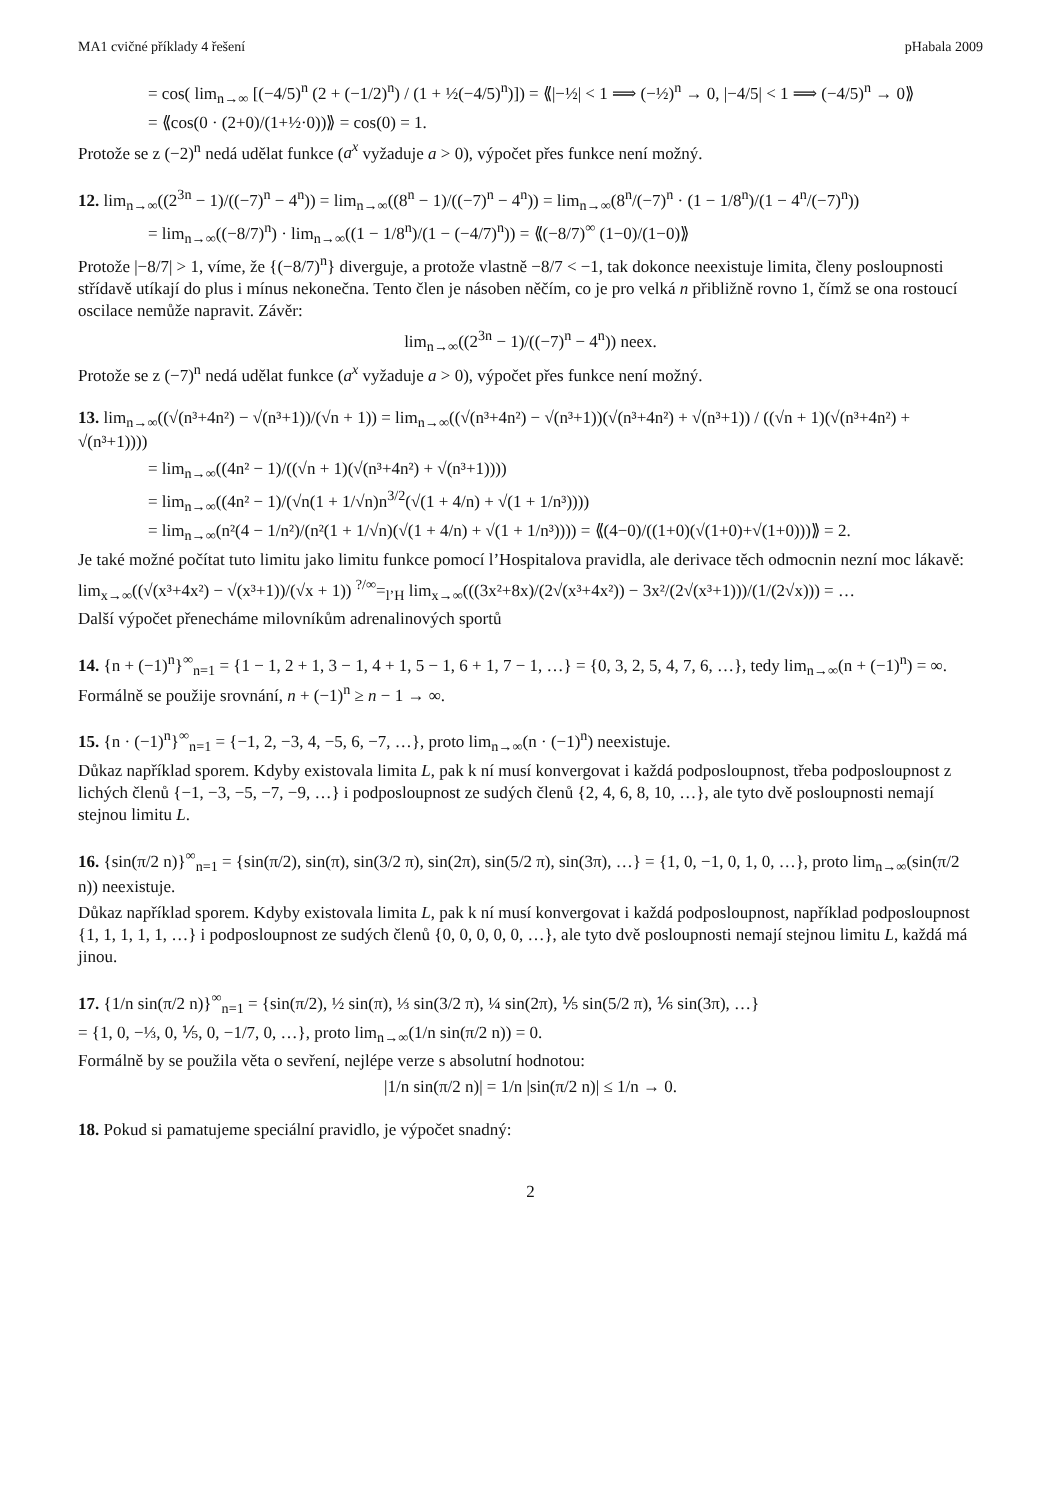MA1 cvičné příklady 4 řešení pHabala 2009
= cos( lim<sub>n→∞</sub> [(−4/5)<sup>n</sup> (2 + (−1/2)<sup>n</sup>) / (1 + ½(−4/5)<sup>n</sup>)]) = ⟪|−½| < 1 ⟹ (−½)<sup>n</sup> → 0, |−4/5| < 1 ⟹ (−4/5)<sup>n</sup> → 0⟫
= ⟪cos(0 · (2+0)/(1+½·0))⟫ = cos(0) = 1.
Protože se z (−2)<sup>n</sup> nedá udělat funkce (a<sup>x</sup> vyžaduje a > 0), výpočet přes funkce není možný.
12. lim<sub>n→∞</sub>((2<sup>3n</sup> − 1)/((−7)<sup>n</sup> − 4<sup>n</sup>)) = lim<sub>n→∞</sub>((8<sup>n</sup> − 1)/((−7)<sup>n</sup> − 4<sup>n</sup>)) = lim<sub>n→∞</sub>(8<sup>n</sup>/(−7)<sup>n</sup> · (1 − 1/8<sup>n</sup>)/(1 − 4<sup>n</sup>/(−7)<sup>n</sup>))
= lim<sub>n→∞</sub>((−8/7)<sup>n</sup>) · lim<sub>n→∞</sub>((1 − 1/8<sup>n</sup>)/(1 − (−4/7)<sup>n</sup>)) = ⟪(−8/7)<sup>∞</sup> (1−0)/(1−0)⟫
Protože |−8/7| > 1, víme, že {(−8/7)<sup>n</sup>} diverguje, a protože vlastně −8/7 < −1, tak dokonce neexistuje limita, členy posloupnosti střídavě utíkají do plus i mínus nekonečna. Tento člen je násoben něčím, co je pro velká n přibližně rovno 1, čímž se ona rostoucí oscilace nemůže napravit. Závěr:
lim<sub>n→∞</sub>((2<sup>3n</sup> − 1)/((−7)<sup>n</sup> − 4<sup>n</sup>)) neex.
Protože se z (−7)<sup>n</sup> nedá udělat funkce (a<sup>x</sup> vyžaduje a > 0), výpočet přes funkce není možný.
13. lim<sub>n→∞</sub>((√(n³+4n²) − √(n³+1))/(√n + 1)) = lim<sub>n→∞</sub>((√(n³+4n²) − √(n³+1))(√(n³+4n²) + √(n³+1)) / ((√n + 1)(√(n³+4n²) + √(n³+1))))
= lim<sub>n→∞</sub>((4n² − 1)/((√n + 1)(√(n³+4n²) + √(n³+1))))
= lim<sub>n→∞</sub>((4n² − 1)/(√n(1 + 1/√n)n<sup>3/2</sup>(√(1 + 4/n) + √(1 + 1/n³))))
= lim<sub>n→∞</sub>(n²(4 − 1/n²)/(n²(1 + 1/√n)(√(1 + 4/n) + √(1 + 1/n³)))) = ⟪(4−0)/((1+0)(√(1+0)+√(1+0)))⟫ = 2.
Je také možné počítat tuto limitu jako limitu funkce pomocí l’Hospitalova pravidla, ale derivace těch odmocnin nezní moc lákavě:
lim<sub>x→∞</sub>((√(x³+4x²) − √(x³+1))/(√x + 1)) <sup>?/∞</sup>=<sub>l’H</sub> lim<sub>x→∞</sub>(((3x²+8x)/(2√(x³+4x²)) − 3x²/(2√(x³+1)))/(1/(2√x))) = …
Další výpočet přenecháme milovníkům adrenalinových sportů
14. {n + (−1)<sup>n</sup>}<sup>∞</sup><sub>n=1</sub> = {1 − 1, 2 + 1, 3 − 1, 4 + 1, 5 − 1, 6 + 1, 7 − 1, …} = {0, 3, 2, 5, 4, 7, 6, …}, tedy lim<sub>n→∞</sub>(n + (−1)<sup>n</sup>) = ∞. Formálně se použije srovnání, n + (−1)<sup>n</sup> ≥ n − 1 → ∞.
15. {n · (−1)<sup>n</sup>}<sup>∞</sup><sub>n=1</sub> = {−1, 2, −3, 4, −5, 6, −7, …}, proto lim<sub>n→∞</sub>(n · (−1)<sup>n</sup>) neexistuje.
Důkaz například sporem. Kdyby existovala limita L, pak k ní musí konvergovat i každá podposloupnost, třeba podposloupnost z lichých členů {−1, −3, −5, −7, −9, …} i podposloupnost ze sudých členů {2, 4, 6, 8, 10, …}, ale tyto dvě posloupnosti nemají stejnou limitu L.
16. {sin(π/2 n)}<sup>∞</sup><sub>n=1</sub> = {sin(π/2), sin(π), sin(3/2 π), sin(2π), sin(5/2 π), sin(3π), …} = {1, 0, −1, 0, 1, 0, …}, proto lim<sub>n→∞</sub>(sin(π/2 n)) neexistuje.
Důkaz například sporem. Kdyby existovala limita L, pak k ní musí konvergovat i každá podposloupnost, například podposloupnost {1, 1, 1, 1, 1, …} i podposloupnost ze sudých členů {0, 0, 0, 0, 0, …}, ale tyto dvě posloupnosti nemají stejnou limitu L, každá má jinou.
17. {1/n sin(π/2 n)}<sup>∞</sup><sub>n=1</sub> = {sin(π/2), ½ sin(π), ⅓ sin(3/2 π), ¼ sin(2π), ⅕ sin(5/2 π), ⅙ sin(3π), …}
= {1, 0, −⅓, 0, ⅕, 0, −1/7, 0, …}, proto lim<sub>n→∞</sub>(1/n sin(π/2 n)) = 0.
Formálně by se použila věta o sevření, nejlépe verze s absolutní hodnotou:
|1/n sin(π/2 n)| = 1/n |sin(π/2 n)| ≤ 1/n → 0.
18. Pokud si pamatujeme speciální pravidlo, je výpočet snadný:
2